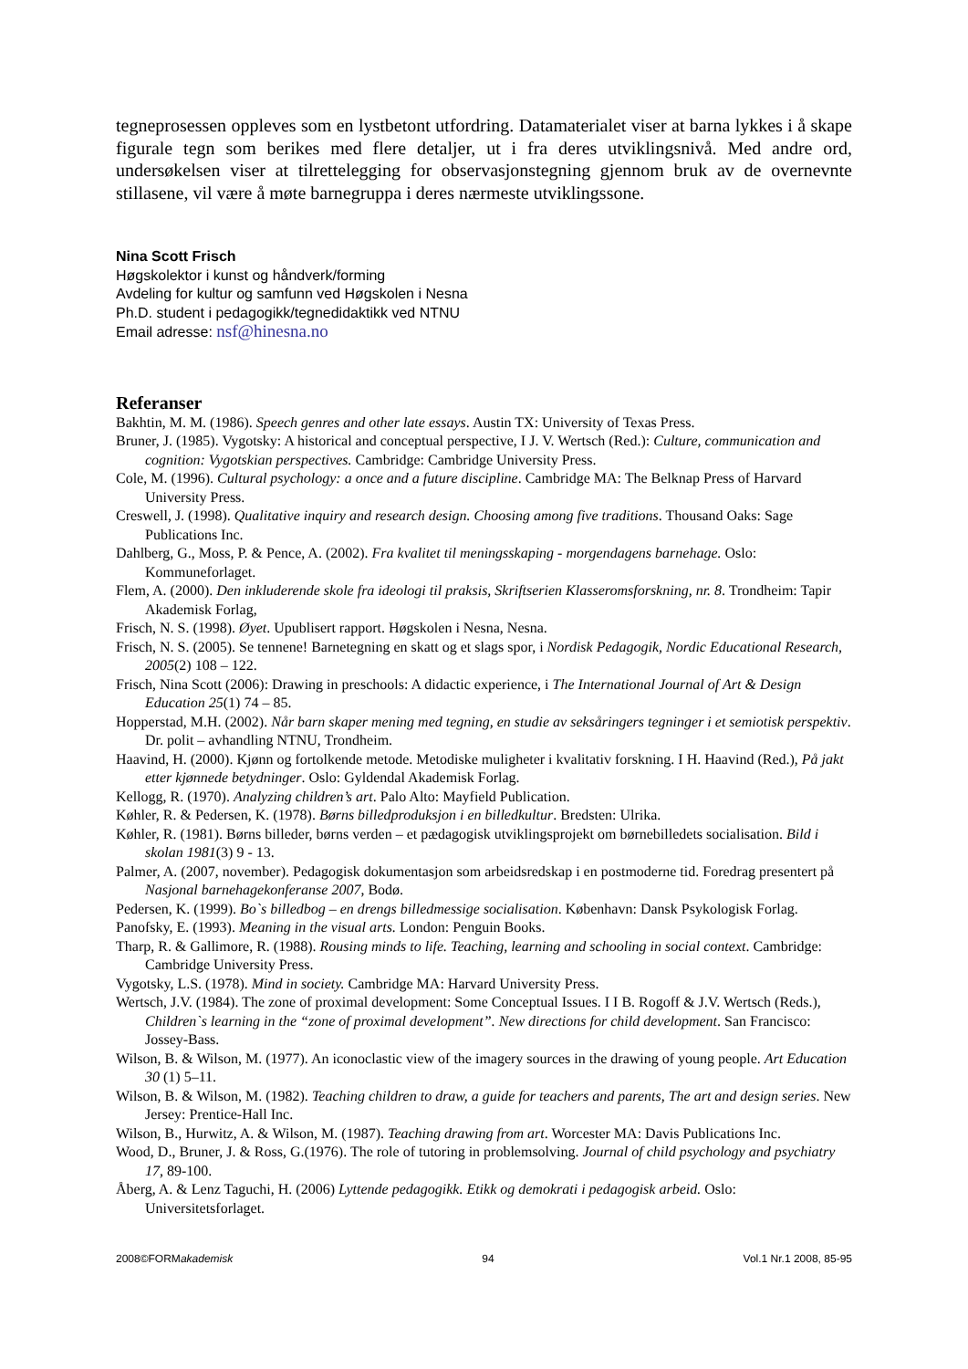tegneprosessen oppleves som en lystbetont utfordring. Datamaterialet viser at barna lykkes i å skape figurale tegn som berikes med flere detaljer, ut i fra deres utviklingsnivå. Med andre ord, undersøkelsen viser at tilrettelegging for observasjonstegning gjennom bruk av de overnevnte stillasene, vil være å møte barnegruppa i deres nærmeste utviklingssone.
Nina Scott Frisch
Høgskolektor i kunst og håndverk/forming
Avdeling for kultur og samfunn ved Høgskolen i Nesna
Ph.D. student i pedagogikk/tegnedidaktikk ved NTNU
Email adresse: nsf@hinesna.no
Referanser
Bakhtin, M. M. (1986). Speech genres and other late essays. Austin TX: University of Texas Press.
Bruner, J. (1985). Vygotsky: A historical and conceptual perspective, I J. V. Wertsch (Red.): Culture, communication and cognition: Vygotskian perspectives. Cambridge: Cambridge University Press.
Cole, M. (1996). Cultural psychology: a once and a future discipline. Cambridge MA: The Belknap Press of Harvard University Press.
Creswell, J. (1998). Qualitative inquiry and research design. Choosing among five traditions. Thousand Oaks: Sage Publications Inc.
Dahlberg, G., Moss, P. & Pence, A. (2002). Fra kvalitet til meningsskaping - morgendagens barnehage. Oslo: Kommuneforlaget.
Flem, A. (2000). Den inkluderende skole fra ideologi til praksis, Skriftserien Klasseromsforskning, nr. 8. Trondheim: Tapir Akademisk Forlag,
Frisch, N. S. (1998). Øyet. Upublisert rapport. Høgskolen i Nesna, Nesna.
Frisch, N. S. (2005). Se tennene! Barnetegning en skatt og et slags spor, i Nordisk Pedagogik, Nordic Educational Research, 2005(2) 108 – 122.
Frisch, Nina Scott (2006): Drawing in preschools: A didactic experience, i The International Journal of Art & Design Education 25(1) 74 – 85.
Hopperstad, M.H. (2002). Når barn skaper mening med tegning, en studie av seksåringers tegninger i et semiotisk perspektiv. Dr. polit – avhandling NTNU, Trondheim.
Haavind, H. (2000). Kjønn og fortolkende metode. Metodiske muligheter i kvalitativ forskning. I H. Haavind (Red.), På jakt etter kjønnede betydninger. Oslo: Gyldendal Akademisk Forlag.
Kellogg, R. (1970). Analyzing children’s art. Palo Alto: Mayfield Publication.
Køhler, R. & Pedersen, K. (1978). Børns billedproduksjon i en billedkultur. Bredsten: Ulrika.
Køhler, R. (1981). Børns billeder, børns verden – et pædagogisk utviklingsprojekt om børnebilledets socialisation. Bild i skolan 1981(3) 9 - 13.
Palmer, A. (2007, november). Pedagogisk dokumentasjon som arbeidsredskap i en postmoderne tid. Foredrag presentert på Nasjonal barnehagekonferanse 2007, Bodø.
Pedersen, K. (1999). Bo`s billedbog – en drengs billedmessige socialisation. København: Dansk Psykologisk Forlag.
Panofsky, E. (1993). Meaning in the visual arts. London: Penguin Books.
Tharp, R. & Gallimore, R. (1988). Rousing minds to life. Teaching, learning and schooling in social context. Cambridge: Cambridge University Press.
Vygotsky, L.S. (1978). Mind in society. Cambridge MA: Harvard University Press.
Wertsch, J.V. (1984). The zone of proximal development: Some Conceptual Issues. I I B. Rogoff & J.V. Wertsch (Reds.), Children`s learning in the “zone of proximal development”. New directions for child development. San Francisco: Jossey-Bass.
Wilson, B. & Wilson, M. (1977). An iconoclastic view of the imagery sources in the drawing of young people. Art Education 30 (1) 5–11.
Wilson, B. & Wilson, M. (1982). Teaching children to draw, a guide for teachers and parents, The art and design series. New Jersey: Prentice-Hall Inc.
Wilson, B., Hurwitz, A. & Wilson, M. (1987). Teaching drawing from art. Worcester MA: Davis Publications Inc.
Wood, D., Bruner, J. & Ross, G.(1976). The role of tutoring in problemsolving. Journal of child psychology and psychiatry 17, 89-100.
Åberg, A. & Lenz Taguchi, H. (2006) Lyttende pedagogikk. Etikk og demokrati i pedagogisk arbeid. Oslo: Universitetsforlaget.
2008©FORMakademisk 94 Vol.1 Nr.1 2008, 85-95